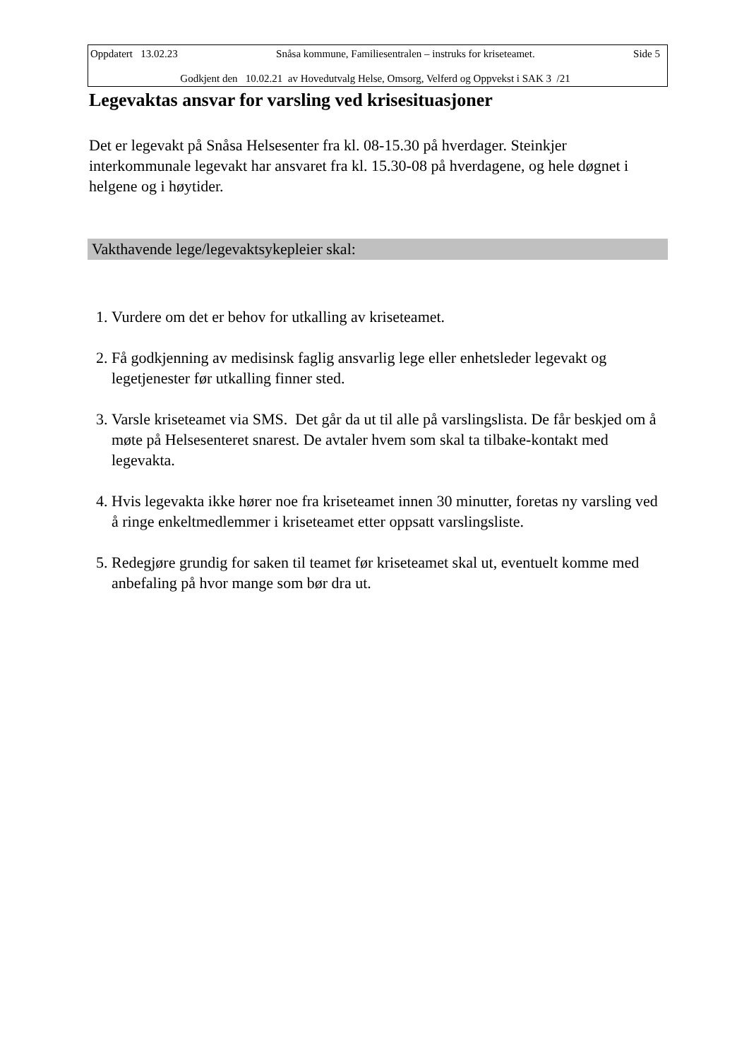Oppdatert 13.02.23 Snåsa kommune, Familiesentralen – instruks for kriseteamet. Side 5
Godkjent den 10.02.21 av Hovedutvalg Helse, Omsorg, Velferd og Oppvekst i SAK 3 /21
Legevaktas ansvar for varsling ved krisesituasjoner
Det er legevakt på Snåsa Helsesenter fra kl. 08-15.30 på hverdager. Steinkjer interkommunale legevakt har ansvaret fra kl. 15.30-08 på hverdagene, og hele døgnet i helgene og i høytider.
Vakthavende lege/legevaktsykepleier skal:
1. Vurdere om det er behov for utkalling av kriseteamet.
2. Få godkjenning av medisinsk faglig ansvarlig lege eller enhetsleder legevakt og legetjenester før utkalling finner sted.
3. Varsle kriseteamet via SMS. Det går da ut til alle på varslingslista. De får beskjed om å møte på Helsesenteret snarest. De avtaler hvem som skal ta tilbake-kontakt med legevakta.
4. Hvis legevakta ikke hører noe fra kriseteamet innen 30 minutter, foretas ny varsling ved å ringe enkeltmedlemmer i kriseteamet etter oppsatt varslingsliste.
5. Redegjøre grundig for saken til teamet før kriseteamet skal ut, eventuelt komme med anbefaling på hvor mange som bør dra ut.